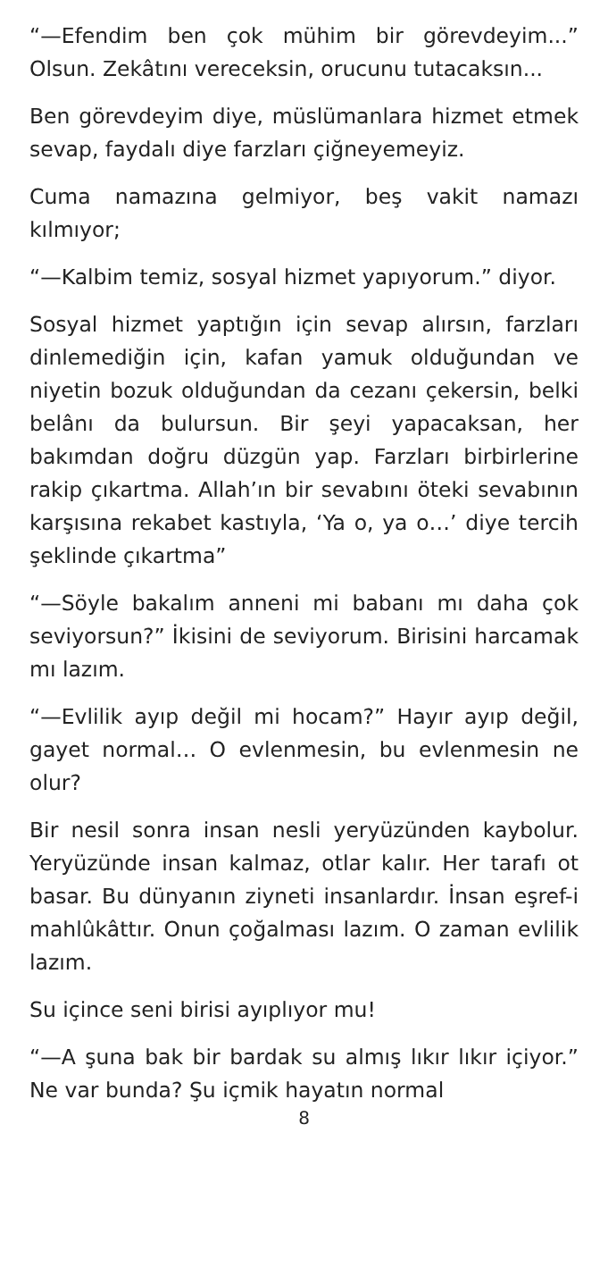“—Efendim ben çok mühim bir görevdeyim...” Olsun. Zekâtını vereceksin, orucunu tutacaksın...
Ben görevdeyim diye, müslümanlara hizmet etmek sevap, faydalı diye farzları çiğneyemeyiz.
Cuma namazına gelmiyor, beş vakit namazı kılmıyor;
“—Kalbim temiz, sosyal hizmet yapıyorum.” diyor.
Sosyal hizmet yaptığın için sevap alırsın, farzları dinlemediğin için, kafan yamuk olduğundan ve niyetin bozuk olduğundan da cezanı çekersin, belki belânı da bulursun. Bir şeyi yapacaksan, her bakımdan doğru düzgün yap. Farzları birbirlerine rakip çıkartma. Allah’ın bir sevabını öteki sevabının karşısına rekabet kastıyla, ‘Ya o, ya o…’ diye tercih şeklinde çıkartma”
“—Söyle bakalım anneni mi babanı mı daha çok seviyorsun?” İkisini de seviyorum. Birisini harcamak mı lazım.
“—Evlilik ayıp değil mi hocam?” Hayır ayıp değil, gayet normal… O evlenmesin, bu evlenmesin ne olur?
Bir nesil sonra insan nesli yeryüzünden kaybolur. Yeryüzünde insan kalmaz, otlar kalır. Her tarafı ot basar. Bu dünyanın ziyneti insanlardır. İnsan eşref-i mahlûkâttır. Onun çoğalması lazım. O zaman evlilik lazım.
Su içince seni birisi ayıplıyor mu!
“—A şuna bak bir bardak su almış lıkır lıkır içiyor.” Ne var bunda? Şu içmik hayatın normal
8